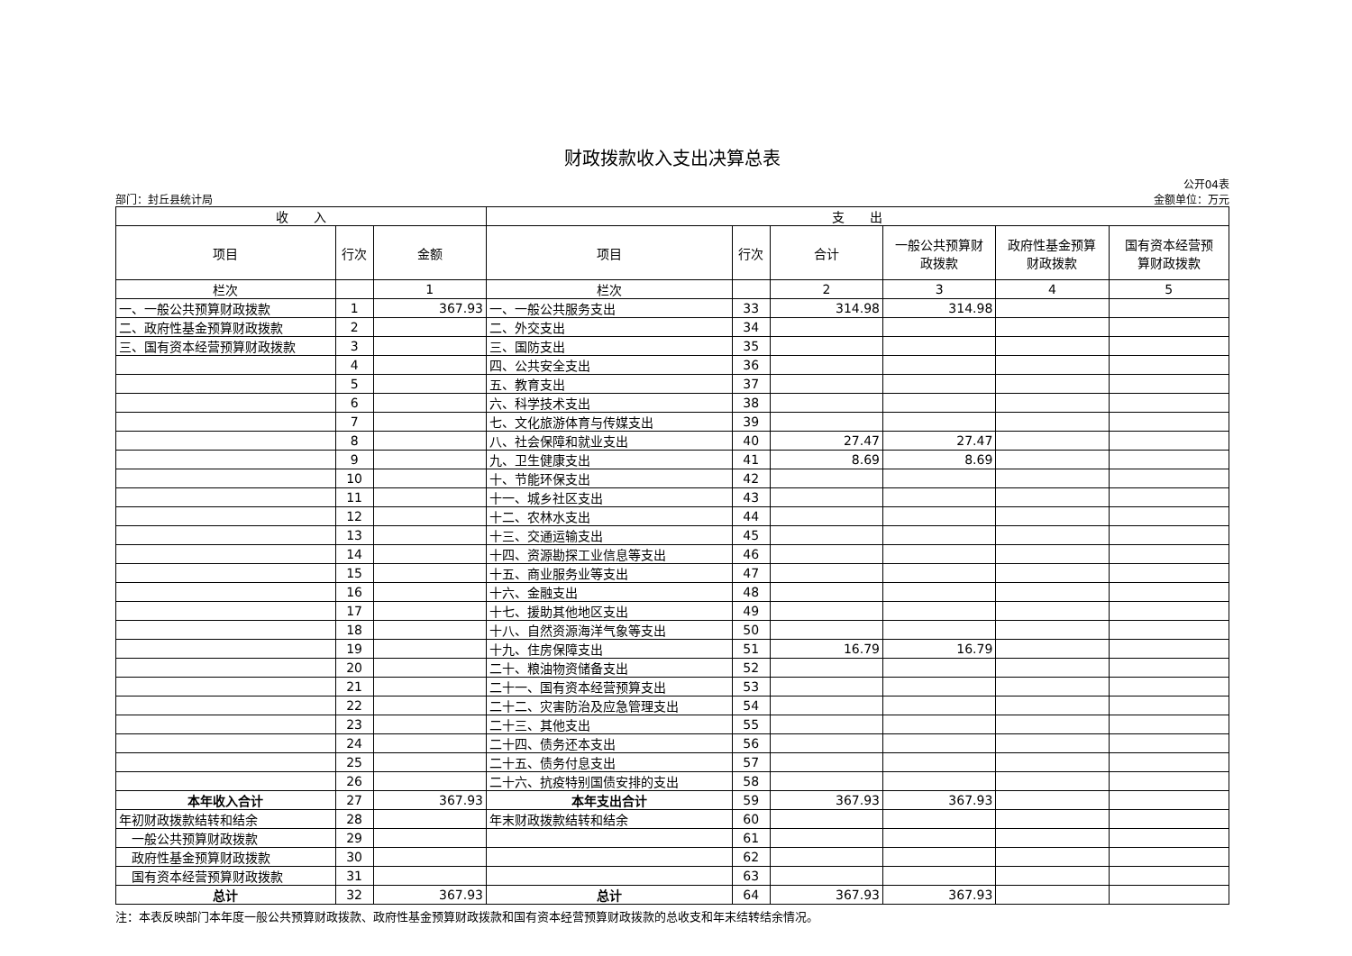财政拨款收入支出决算总表
部门：封丘县统计局
公开04表
金额单位：万元
| 收 入 | | | 支 出 | | | | | |
| --- | --- | --- | --- | --- | --- | --- | --- | --- |
| 项目 | 行次 | 金额 | 项目 | 行次 | 合计 | 一般公共预算财 政拨款 | 政府性基金预算 财政拨款 | 国有资本经营预 算财政拨款 |
| 栏次 | | 1 | 栏次 | | 2 | 3 | 4 | 5 |
| 一、一般公共预算财政拨款 | 1 | 367.93 | 一、一般公共服务支出 | 33 | 314.98 | 314.98 | | |
| 二、政府性基金预算财政拨款 | 2 | | 二、外交支出 | 34 | | | | |
| 三、国有资本经营预算财政拨款 | 3 | | 三、国防支出 | 35 | | | | |
| | 4 | | 四、公共安全支出 | 36 | | | | |
| | 5 | | 五、教育支出 | 37 | | | | |
| | 6 | | 六、科学技术支出 | 38 | | | | |
| | 7 | | 七、文化旅游体育与传媒支出 | 39 | | | | |
| | 8 | | 八、社会保障和就业支出 | 40 | 27.47 | 27.47 | | |
| | 9 | | 九、卫生健康支出 | 41 | 8.69 | 8.69 | | |
| | 10 | | 十、节能环保支出 | 42 | | | | |
| | 11 | | 十一、城乡社区支出 | 43 | | | | |
| | 12 | | 十二、农林水支出 | 44 | | | | |
| | 13 | | 十三、交通运输支出 | 45 | | | | |
| | 14 | | 十四、资源勘探工业信息等支出 | 46 | | | | |
| | 15 | | 十五、商业服务业等支出 | 47 | | | | |
| | 16 | | 十六、金融支出 | 48 | | | | |
| | 17 | | 十七、援助其他地区支出 | 49 | | | | |
| | 18 | | 十八、自然资源海洋气象等支出 | 50 | | | | |
| | 19 | | 十九、住房保障支出 | 51 | 16.79 | 16.79 | | |
| | 20 | | 二十、粮油物资储备支出 | 52 | | | | |
| | 21 | | 二十一、国有资本经营预算支出 | 53 | | | | |
| | 22 | | 二十二、灾害防治及应急管理支出 | 54 | | | | |
| | 23 | | 二十三、其他支出 | 55 | | | | |
| | 24 | | 二十四、债务还本支出 | 56 | | | | |
| | 25 | | 二十五、债务付息支出 | 57 | | | | |
| | 26 | | 二十六、抗疫特别国债安排的支出 | 58 | | | | |
| 本年收入合计 | 27 | 367.93 | 本年支出合计 | 59 | 367.93 | 367.93 | | |
| 年初财政拨款结转和结余 | 28 | | 年末财政拨款结转和结余 | 60 | | | | |
| 一般公共预算财政拨款 | 29 | | | 61 | | | | |
| 政府性基金预算财政拨款 | 30 | | | 62 | | | | |
| 国有资本经营预算财政拨款 | 31 | | | 63 | | | | |
| 总计 | 32 | 367.93 | 总计 | 64 | 367.93 | 367.93 | | |
注：本表反映部门本年度一般公共预算财政拨款、政府性基金预算财政拨款和国有资本经营预算财政拨款的总收支和年末结转结余情况。